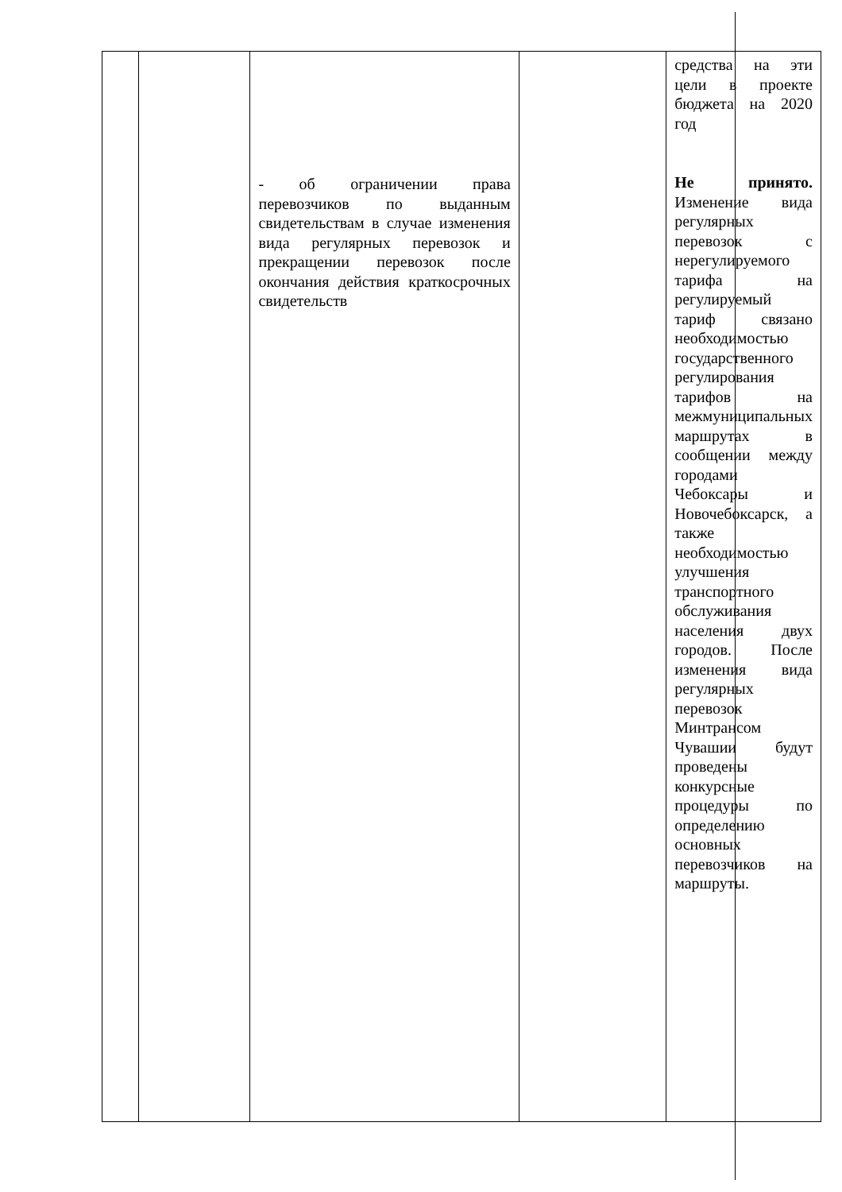| | | - об ограничении права перевозчиков по выданным свидетельствам в случае изменения вида регулярных перевозок и прекращении перевозок после окончания действия краткосрочных свидетельств | | средства на эти цели в проекте бюджета на 2020 год Не принято. Изменение вида регулярных перевозок с нерегулируемого тарифа на регулируемый тариф связано необходимостью государственного регулирования тарифов на межмуниципальных маршрутах в сообщении между городами Чебоксары и Новочебоксарск, а также необходимостью улучшения транспортного обслуживания населения двух городов. После изменения вида регулярных перевозок Минтрансом Чувашии будут проведены конкурсные процедуры по определению основных перевозчиков на маршруты. |